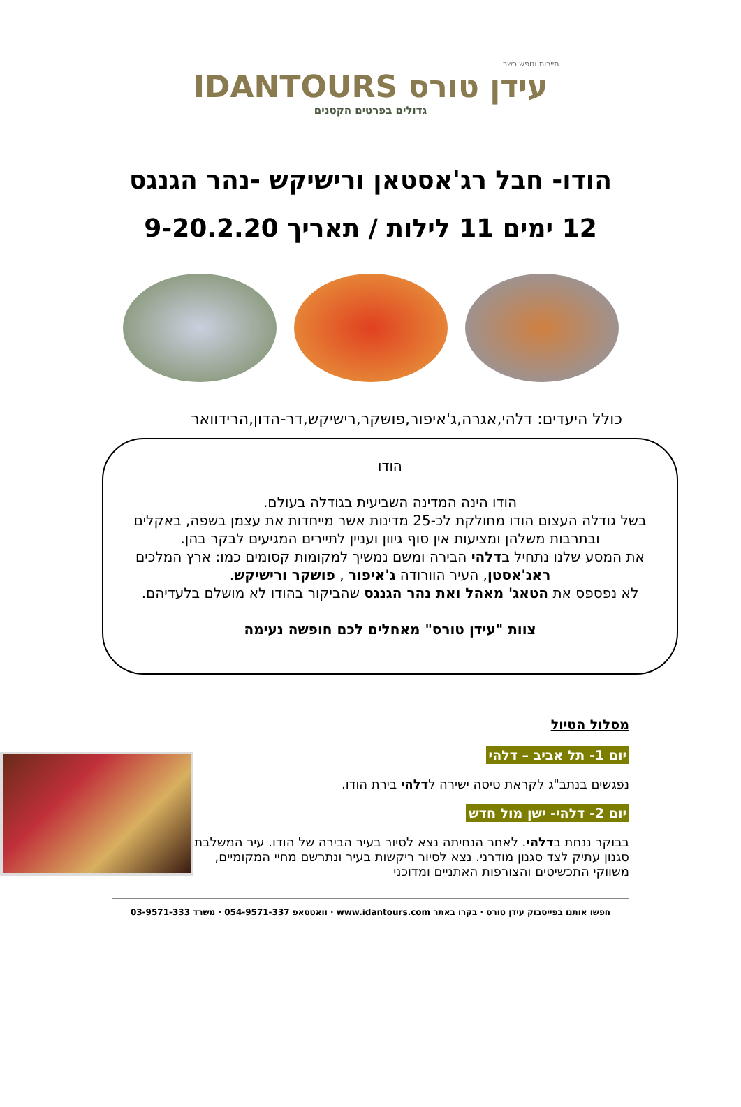תיירות ונופש כשר
IDANTOURS עידן טורס
גדולים בפרטים הקטנים
הודו- חבל רג'אסטאן ורישיקש -נהר הגנגס
12 ימים 11 לילות / תאריך 9-20.2.20
כולל היעדים: דלהי,אגרה,ג'איפור,פושקר,רישיקש,דר-הדון,הרידוואר
הודו
הודו הינה המדינה השביעית בגודלה בעולם.
בשל גודלה העצום הודו מחולקת לכ-25 מדינות אשר מייחדות את עצמן בשפה, באקלים ובתרבות משלהן ומציעות אין סוף גיוון ועניין לתיירים המגיעים לבקר בהן.
את המסע שלנו נתחיל בדלהי הבירה ומשם נמשיך למקומות קסומים כמו: ארץ המלכים ראג'אסטן, העיר הוורודה ג'איפור , פושקר ורישיקש.
לא נפספס את הטאג' מאהל ואת נהר הגנגס שהביקור בהודו לא מושלם בלעדיהם.
צוות "עידן טורס" מאחלים לכם חופשה נעימה
מסלול הטיול
יום 1- תל אביב – דלהי
נפגשים בנתב"ג לקראת טיסה ישירה לדלהי בירת הודו.
יום 2- דלהי- ישן מול חדש
בבוקר ננחת בדלהי. לאחר הנחיתה נצא לסיור בעיר הבירה של הודו. עיר המשלבת סגנון עתיק לצד סגנון מודרני. נצא לסיור ריקשות בעיר ונתרשם מחיי המקומיים, משווקי התכשיטים והצורפות האתניים ומדוכני
חפשו אותנו בפייסבוק עידן טורס · בקרו באתר www.idantours.com · וואטסאפ 054-9571-337 · משרד 03-9571-333